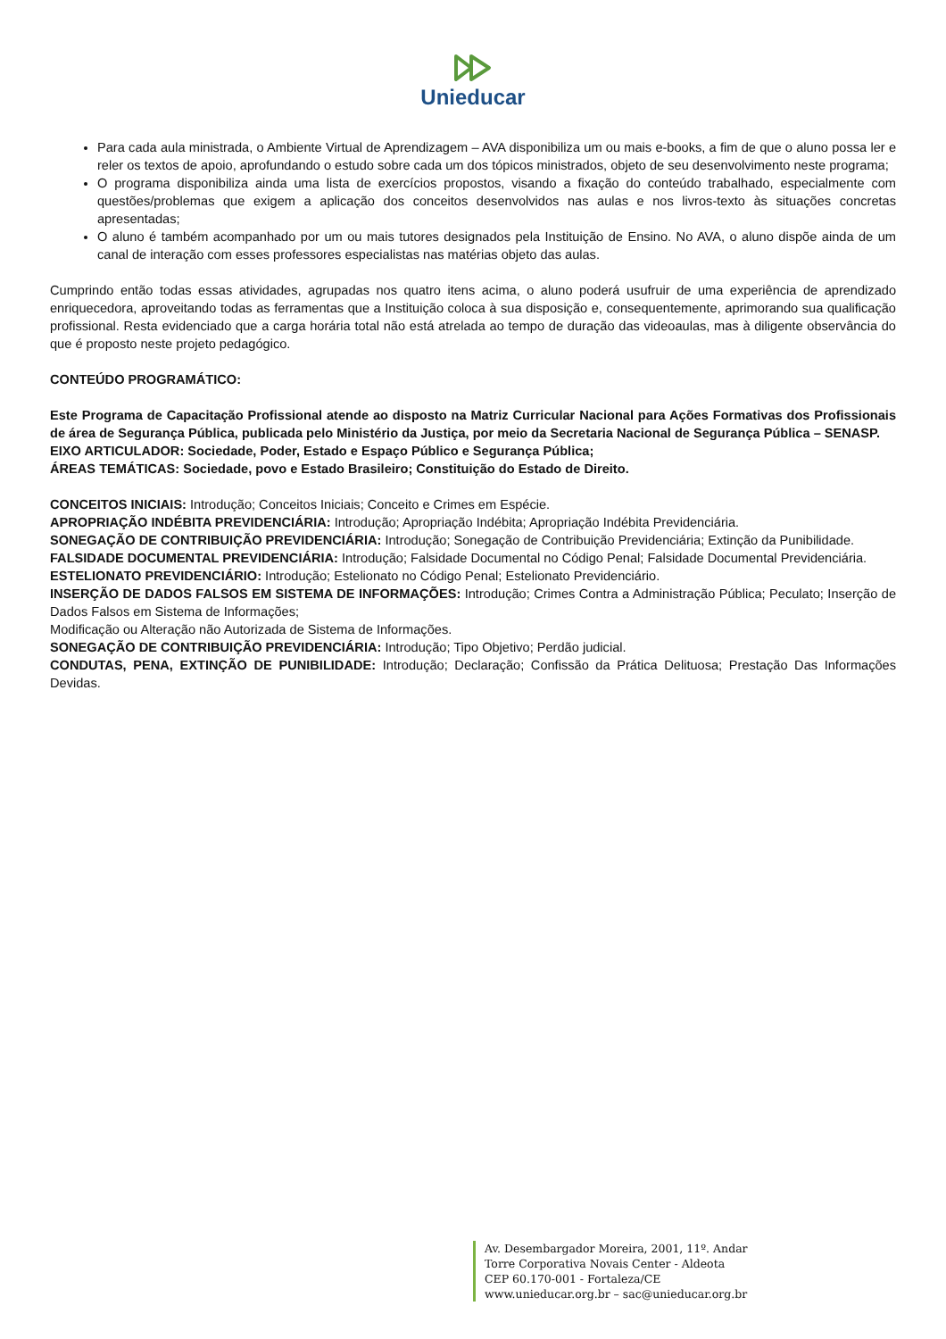Unieducar
Para cada aula ministrada, o Ambiente Virtual de Aprendizagem – AVA disponibiliza um ou mais e-books, a fim de que o aluno possa ler e reler os textos de apoio, aprofundando o estudo sobre cada um dos tópicos ministrados, objeto de seu desenvolvimento neste programa;
O programa disponibiliza ainda uma lista de exercícios propostos, visando a fixação do conteúdo trabalhado, especialmente com questões/problemas que exigem a aplicação dos conceitos desenvolvidos nas aulas e nos livros-texto às situações concretas apresentadas;
O aluno é também acompanhado por um ou mais tutores designados pela Instituição de Ensino. No AVA, o aluno dispõe ainda de um canal de interação com esses professores especialistas nas matérias objeto das aulas.
Cumprindo então todas essas atividades, agrupadas nos quatro itens acima, o aluno poderá usufruir de uma experiência de aprendizado enriquecedora, aproveitando todas as ferramentas que a Instituição coloca à sua disposição e, consequentemente, aprimorando sua qualificação profissional. Resta evidenciado que a carga horária total não está atrelada ao tempo de duração das videoaulas, mas à diligente observância do que é proposto neste projeto pedagógico.
CONTEÚDO PROGRAMÁTICO:
Este Programa de Capacitação Profissional atende ao disposto na Matriz Curricular Nacional para Ações Formativas dos Profissionais de área de Segurança Pública, publicada pelo Ministério da Justiça, por meio da Secretaria Nacional de Segurança Pública – SENASP.
EIXO ARTICULADOR: Sociedade, Poder, Estado e Espaço Público e Segurança Pública;
ÁREAS TEMÁTICAS: Sociedade, povo e Estado Brasileiro; Constituição do Estado de Direito.
CONCEITOS INICIAIS: Introdução; Conceitos Iniciais; Conceito e Crimes em Espécie.
APROPRIAÇÃO INDÉBITA PREVIDENCIÁRIA: Introdução; Apropriação Indébita; Apropriação Indébita Previdenciária.
SONEGAÇÃO DE CONTRIBUIÇÃO PREVIDENCIÁRIA: Introdução; Sonegação de Contribuição Previdenciária; Extinção da Punibilidade.
FALSIDADE DOCUMENTAL PREVIDENCIÁRIA: Introdução; Falsidade Documental no Código Penal; Falsidade Documental Previdenciária.
ESTELIONATO PREVIDENCIÁRIO: Introdução; Estelionato no Código Penal; Estelionato Previdenciário.
INSERÇÃO DE DADOS FALSOS EM SISTEMA DE INFORMAÇÕES: Introdução; Crimes Contra a Administração Pública; Peculato; Inserção de Dados Falsos em Sistema de Informações;
Modificação ou Alteração não Autorizada de Sistema de Informações.
SONEGAÇÃO DE CONTRIBUIÇÃO PREVIDENCIÁRIA: Introdução; Tipo Objetivo; Perdão judicial.
CONDUTAS, PENA, EXTINÇÃO DE PUNIBILIDADE: Introdução; Declaração; Confissão da Prática Delituosa; Prestação Das Informações Devidas.
Av. Desembargador Moreira, 2001, 11º. Andar
Torre Corporativa Novais Center - Aldeota
CEP 60.170-001 - Fortaleza/CE
www.unieducar.org.br – sac@unieducar.org.br